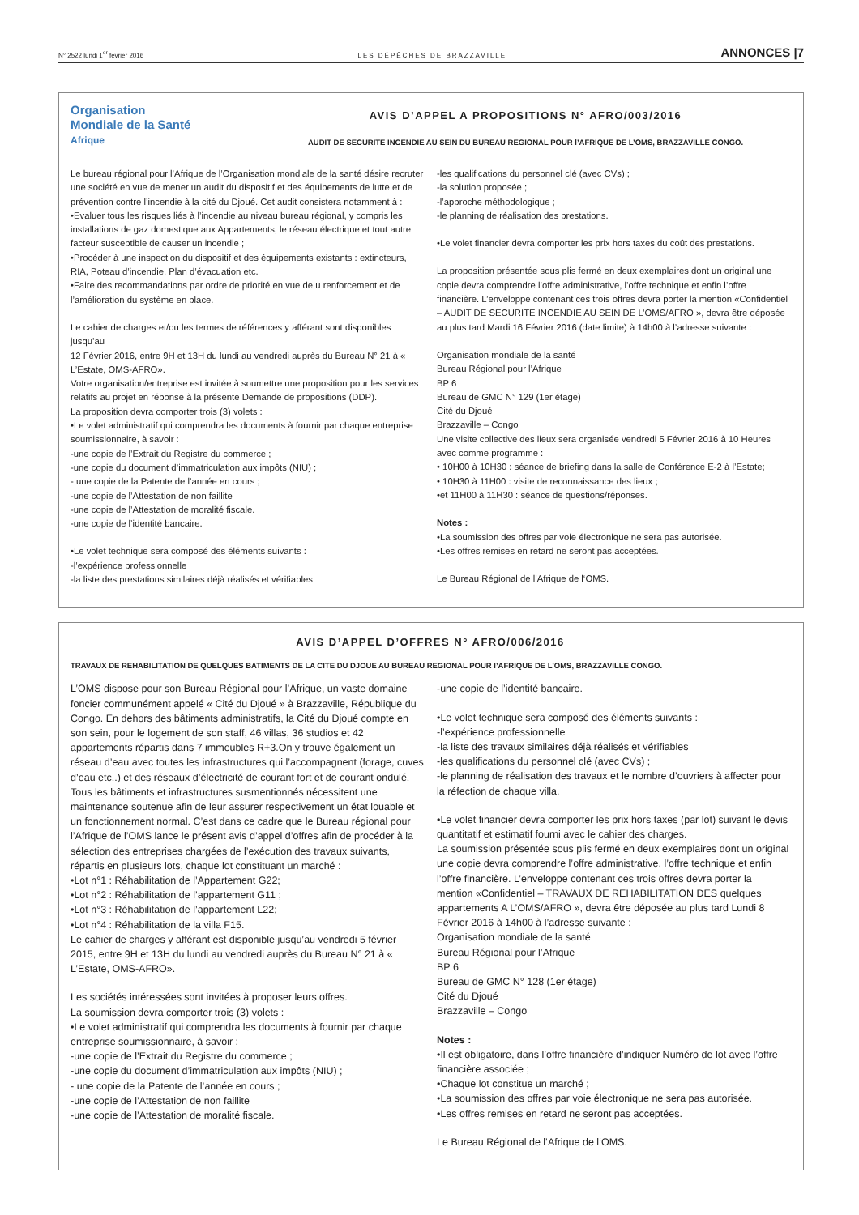N° 2522 lundi 1<sup>er</sup> février 2016 LES DÉPÊCHES DE BRAZZAVILLE ANNONCES |7
Organisation
Mondiale de la Santé
Afrique
AVIS D’APPEL A PROPOSITIONS N° AFRO/003/2016
AUDIT DE SECURITE INCENDIE AU SEIN DU BUREAU REGIONAL POUR l’AFRIQUE DE L’OMS, BRAZZAVILLE CONGO.
Le bureau régional pour l’Afrique de l’Organisation mondiale de la santé désire recruter une société en vue de mener un audit du dispositif et des équipements de lutte et de prévention contre l’incendie à la cité du Djoué. Cet audit consistera notamment à :
•Evaluer tous les risques liés à l’incendie au niveau bureau régional, y compris les installations de gaz domestique aux Appartements, le réseau électrique et tout autre facteur susceptible de causer un incendie ;
•Procéder à une inspection du dispositif et des équipements existants : extincteurs, RIA, Poteau d’incendie, Plan d’évacuation etc.
•Faire des recommandations par ordre de priorité en vue de u renforcement et de l’amélioration du système en place.
Le cahier de charges et/ou les termes de références y afférant sont disponibles jusqu’au
12 Février 2016, entre 9H et 13H du lundi au vendredi auprès du Bureau N° 21 à « L’Estate, OMS-AFRO».
Votre organisation/entreprise est invitée à soumettre une proposition pour les services relatifs au projet en réponse à la présente Demande de propositions (DDP).
La proposition devra comporter trois (3) volets :
•Le volet administratif qui comprendra les documents à fournir par chaque entreprise soumissionnaire, à savoir :
-une copie de l’Extrait du Registre du commerce ;
-une copie du document d’immatriculation aux impôts (NIU) ;
- une copie de la Patente de l’année en cours ;
-une copie de l’Attestation de non faillite
-une copie de l’Attestation de moralité fiscale.
-une copie de l’identité bancaire.
•Le volet technique sera composé des éléments suivants :
-l’expérience professionnelle
-la liste des prestations similaires déjà réalisés et vérifiables
-les qualifications du personnel clé (avec CVs) ;
-la solution proposée ;
-l’approche méthodologique ;
-le planning de réalisation des prestations.
•Le volet financier devra comporter les prix hors taxes du coût des prestations.
La proposition présentée sous plis fermé en deux exemplaires dont un original une copie devra comprendre l’offre administrative, l’offre technique et enfin l’offre financière. L’enveloppe contenant ces trois offres devra porter la mention «Confidentiel – AUDIT DE SECURITE INCENDIE AU SEIN DE L’OMS/AFRO », devra être déposée au plus tard Mardi 16 Février 2016 (date limite) à 14h00 à l’adresse suivante :
Organisation mondiale de la santé
Bureau Régional pour l’Afrique
BP 6
Bureau de GMC N° 129 (1er étage)
Cité du Djoué
Brazzaville – Congo
Une visite collective des lieux sera organisée vendredi 5 Février 2016 à 10 Heures avec comme programme :
• 10H00 à 10H30 : séance de briefing dans la salle de Conférence E-2 à l’Estate;
• 10H30 à 11H00 : visite de reconnaissance des lieux ;
•et 11H00 à 11H30 : séance de questions/réponses.
Notes :
•La soumission des offres par voie électronique ne sera pas autorisée.
•Les offres remises en retard ne seront pas acceptées.
Le Bureau Régional de l’Afrique de l‘OMS.
AVIS D’APPEL D’OFFRES N° AFRO/006/2016
TRAVAUX DE REHABILITATION DE QUELQUES BATIMENTS DE LA CITE DU DJOUE AU BUREAU REGIONAL POUR l’AFRIQUE DE L’OMS, BRAZZAVILLE CONGO.
L’OMS dispose pour son Bureau Régional pour l’Afrique, un vaste domaine foncier communément appelé « Cité du Djoué » à Brazzaville, République du Congo. En dehors des bâtiments administratifs, la Cité du Djoué compte en son sein, pour le logement de son staff, 46 villas, 36 studios et 42 appartements répartis dans 7 immeubles R+3.On y trouve également un réseau d’eau avec toutes les infrastructures qui l’accompagnent (forage, cuves d’eau etc..) et des réseaux d’électricité de courant fort et de courant ondulé.
Tous les bâtiments et infrastructures susmentionnés nécessitent une maintenance soutenue afin de leur assurer respectivement un état louable et un fonctionnement normal. C’est dans ce cadre que le Bureau régional pour l’Afrique de l’OMS lance le présent avis d’appel d’offres afin de procéder à la sélection des entreprises chargées de l’exécution des travaux suivants, répartis en plusieurs lots, chaque lot constituant un marché :
•Lot n°1 : Réhabilitation de l’Appartement G22;
•Lot n°2 : Réhabilitation de l’appartement G11 ;
•Lot n°3 : Réhabilitation de l’appartement L22;
•Lot n°4 : Réhabilitation de la villa F15.
Le cahier de charges y afférant est disponible jusqu’au vendredi 5 février 2015, entre 9H et 13H du lundi au vendredi auprès du Bureau N° 21 à « L’Estate, OMS-AFRO».
Les sociétés intéressées sont invitées à proposer leurs offres.
La soumission devra comporter trois (3) volets :
•Le volet administratif qui comprendra les documents à fournir par chaque entreprise soumissionnaire, à savoir :
-une copie de l’Extrait du Registre du commerce ;
-une copie du document d’immatriculation aux impôts (NIU) ;
- une copie de la Patente de l’année en cours ;
-une copie de l’Attestation de non faillite
-une copie de l’Attestation de moralité fiscale.
-une copie de l’identité bancaire.
•Le volet technique sera composé des éléments suivants :
-l’expérience professionnelle
-la liste des travaux similaires déjà réalisés et vérifiables
-les qualifications du personnel clé (avec CVs) ;
-le planning de réalisation des travaux et le nombre d’ouvriers à affecter pour la réfection de chaque villa.
•Le volet financier devra comporter les prix hors taxes (par lot) suivant le devis quantitatif et estimatif fourni avec le cahier des charges.
La soumission présentée sous plis fermé en deux exemplaires dont un original une copie devra comprendre l’offre administrative, l’offre technique et enfin l’offre financière. L’enveloppe contenant ces trois offres devra porter la mention «Confidentiel – TRAVAUX DE REHABILITATION DES quelques appartements A L’OMS/AFRO », devra être déposée au plus tard Lundi 8 Février 2016 à 14h00 à l’adresse suivante :
Organisation mondiale de la santé
Bureau Régional pour l’Afrique
BP 6
Bureau de GMC N° 128 (1er étage)
Cité du Djoué
Brazzaville – Congo
Notes :
•Il est obligatoire, dans l’offre financière d’indiquer Numéro de lot avec l’offre financière associée ;
•Chaque lot constitue un marché ;
•La soumission des offres par voie électronique ne sera pas autorisée.
•Les offres remises en retard ne seront pas acceptées.
Le Bureau Régional de l’Afrique de l‘OMS.